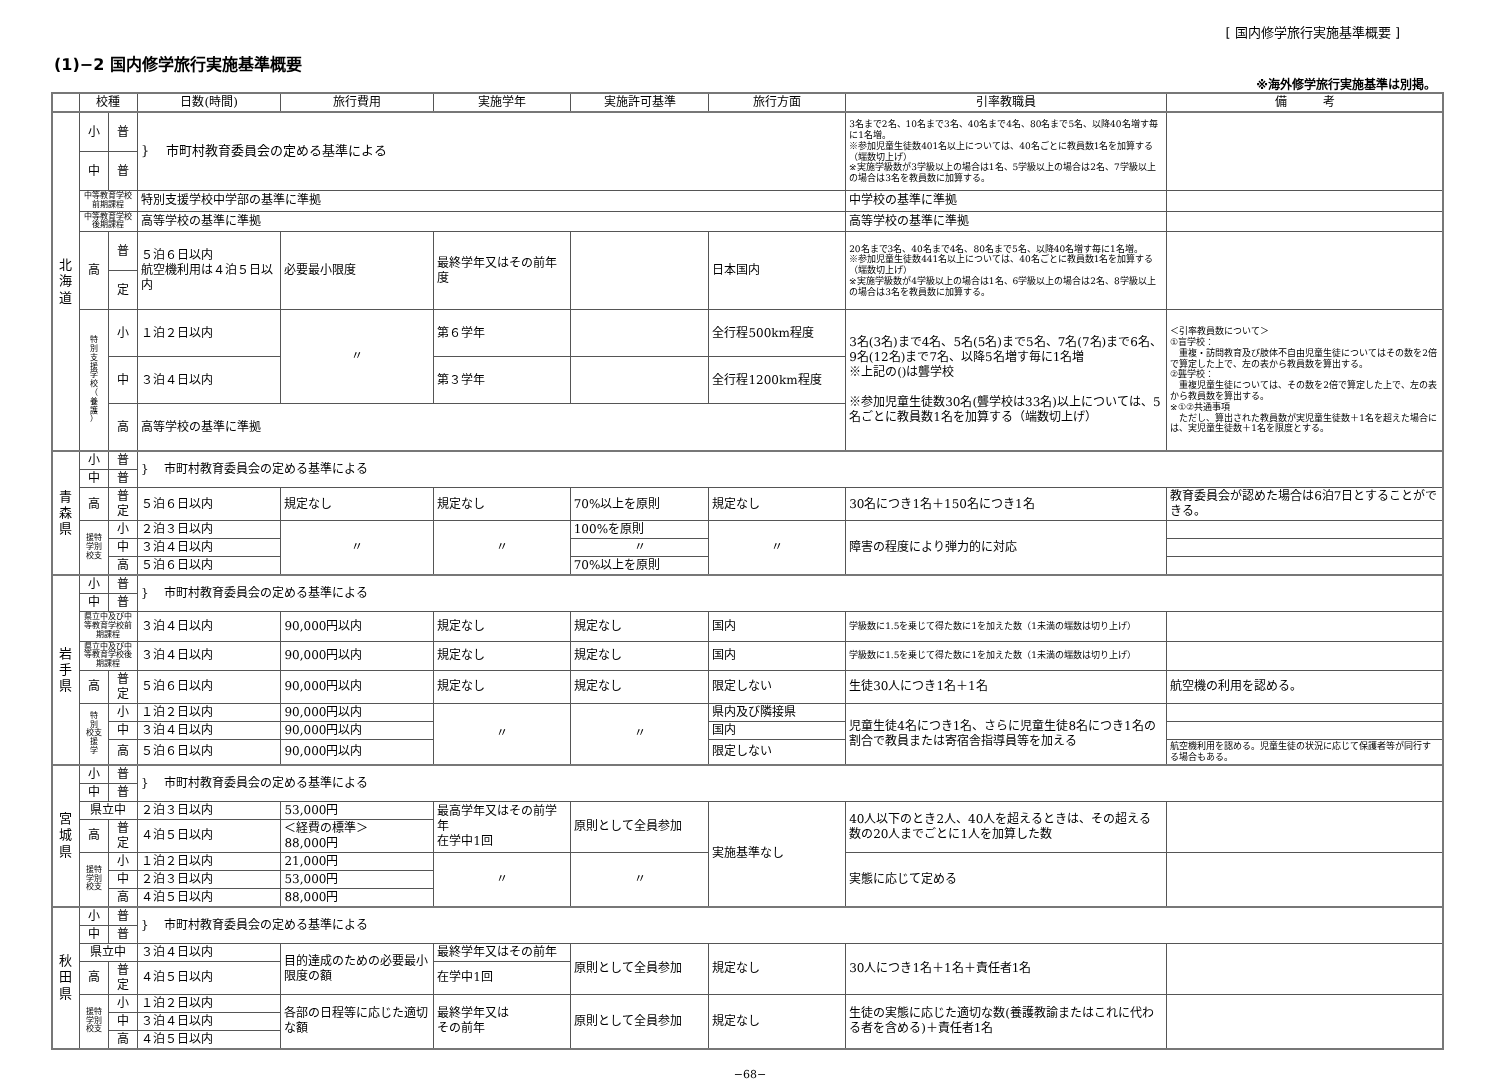[ 国内修学旅行実施基準概要 ]
(1)−2 国内修学旅行実施基準概要
※海外修学旅行実施基準は別掲。
| | 校種 | | 日数(時間) | 旅行費用 | 実施学年 | 実施許可基準 | 旅行方面 | 引率教職員 | 備 考 |
| --- | --- | --- | --- | --- | --- | --- | --- | --- | --- |
| 北 海 道 | 小 | 普 | } 市町村教育委員会の定める基準による | | | | | 3名まで2名、10名まで3名、40名まで4名、80名まで5名、以降40名増す毎に1名増。 ※参加児童生徒数401名以上については、40名ごとに教員数1名を加算する（端数切上げ） ※実施学級数が3学級以上の場合は1名、5学級以上の場合は2名、7学級以上の場合は3名を教員数に加算する。 | |
| | 中 | 普 | | | | | | | |
| | 中等教育学校前期課程 | | 特別支援学校中学部の基準に準拠 | | | | | 中学校の基準に準拠 | |
| | 中等教育学校後期課程 | | 高等学校の基準に準拠 | | | | | 高等学校の基準に準拠 | |
| | 高 | 普 | ５泊６日以内 航空機利用は４泊５日以内 | 必要最小限度 | 最終学年又はその前年度 | | 日本国内 | 20名まで3名、40名まで4名、80名まで5名、以降40名増す毎に1名増。 ※参加児童生徒数441名以上については、40名ごとに教員数1名を加算する（端数切上げ） ※実施学級数が4学級以上の場合は1名、6学級以上の場合は2名、8学級以上の場合は3名を教員数に加算する。 | |
| | | 定 | | | | | | | |
| | 特 別 支 援 学 校 （ 養 護 ） | 小 | １泊２日以内 | 〃 | 第６学年 | | 全行程500km程度 | 3名(3名)まで4名、5名(5名)まで5名、7名(7名)まで6名、9名(12名)まで7名、以降5名増す毎に1名増 ※上記の()は聾学校 ※参加児童生徒数30名(聾学校は33名)以上については、5名ごとに教員数1名を加算する（端数切上げ） | ＜引率教員数について＞ ①盲学校： 重複・訪問教育及び肢体不自由児童生徒についてはその数を2倍で算定した上で、左の表から教員数を算出する。 ②聾学校： 重複児童生徒については、その数を2倍で算定した上で、左の表から教員数を算出する。 ※①②共通事項 ただし、算出された教員数が実児童生徒数＋1名を超えた場合には、実児童生徒数＋1名を限度とする。 |
| | | 中 | ３泊４日以内 | | 第３学年 | | 全行程1200km程度 | | |
| | | 高 | 高等学校の基準に準拠 | | | | | | |
| 青 森 県 | 小 | 普 | } 市町村教育委員会の定める基準による | | | | | | |
| | 中 | 普 | | | | | | | |
| | 高 | 普 定 | ５泊６日以内 | 規定なし | 規定なし | 70%以上を原則 | 規定なし | 30名につき1名＋150名につき1名 | 教育委員会が認めた場合は6泊7日とすることができる。 |
| | 援特 学別 校支 | 小 | ２泊３日以内 | 〃 | 〃 | 100%を原則 | 〃 | 障害の程度により弾力的に対応 | |
| | | 中 | ３泊４日以内 | | | 〃 | | | |
| | | 高 | ５泊６日以内 | | | 70%以上を原則 | | | |
| 岩 手 県 | 小 | 普 | } 市町村教育委員会の定める基準による | | | | | | |
| | 中 | 普 | | | | | | | |
| | 県立中及び中等教育学校前期課程 | | ３泊４日以内 | 90,000円以内 | 規定なし | 規定なし | 国内 | 学級数に1.5を乗じて得た数に1を加えた数（1未満の端数は切り上げ） | |
| | 県立中及び中等教育学校後期課程 | | ３泊４日以内 | 90,000円以内 | 規定なし | 規定なし | 国内 | 学級数に1.5を乗じて得た数に1を加えた数（1未満の端数は切り上げ） | |
| | 高 | 普 定 | ５泊６日以内 | 90,000円以内 | 規定なし | 規定なし | 限定しない | 生徒30人につき1名＋1名 | 航空機の利用を認める。 |
| | 特 別 校支 援 学 | 小 | １泊２日以内 | 90,000円以内 | 〃 | 〃 | 県内及び隣接県 | 児童生徒4名につき1名、さらに児童生徒8名につき1名の割合で教員または寄宿舎指導員等を加える | |
| | | 中 | ３泊４日以内 | 90,000円以内 | | | 国内 | | |
| | | 高 | ５泊６日以内 | 90,000円以内 | | | 限定しない | | 航空機利用を認める。児童生徒の状況に応じて保護者等が同行する場合もある。 |
| 宮 城 県 | 小 | 普 | } 市町村教育委員会の定める基準による | | | | | | |
| | 中 | 普 | | | | | | | |
| | 県立中 | | ２泊３日以内 | 53,000円 | 最高学年又はその前学年 在学中1回 | 原則として全員参加 | 実施基準なし | 40人以下のとき2人、40人を超えるときは、その超える数の20人までごとに1人を加算した数 | |
| | 高 | 普 定 | ４泊５日以内 | ＜経費の標準＞ 88,000円 | | | | | |
| | 援特 学別 校支 | 小 | １泊２日以内 | 21,000円 | 〃 | 〃 | | 実態に応じて定める | |
| | | 中 | ２泊３日以内 | 53,000円 | | | | | |
| | | 高 | ４泊５日以内 | 88,000円 | | | | | |
| 秋 田 県 | 小 | 普 | } 市町村教育委員会の定める基準による | | | | | | |
| | 中 | 普 | | | | | | | |
| | 県立中 | | ３泊４日以内 | 目的達成のための必要最小限度の額 | 最終学年又はその前年 | 原則として全員参加 | 規定なし | 30人につき1名＋1名＋責任者1名 | |
| | 高 | 普 定 | ４泊５日以内 | | 在学中1回 | | | | |
| | 援特 学別 校支 | 小 | １泊２日以内 | 各部の日程等に応じた適切な額 | 最終学年又は その前年 | 原則として全員参加 | 規定なし | 生徒の実態に応じた適切な数(養護教諭またはこれに代わる者を含める)＋責任者1名 | |
| | | 中 | ３泊４日以内 | | | | | | |
| | | 高 | ４泊５日以内 | | | | | | |
−68−